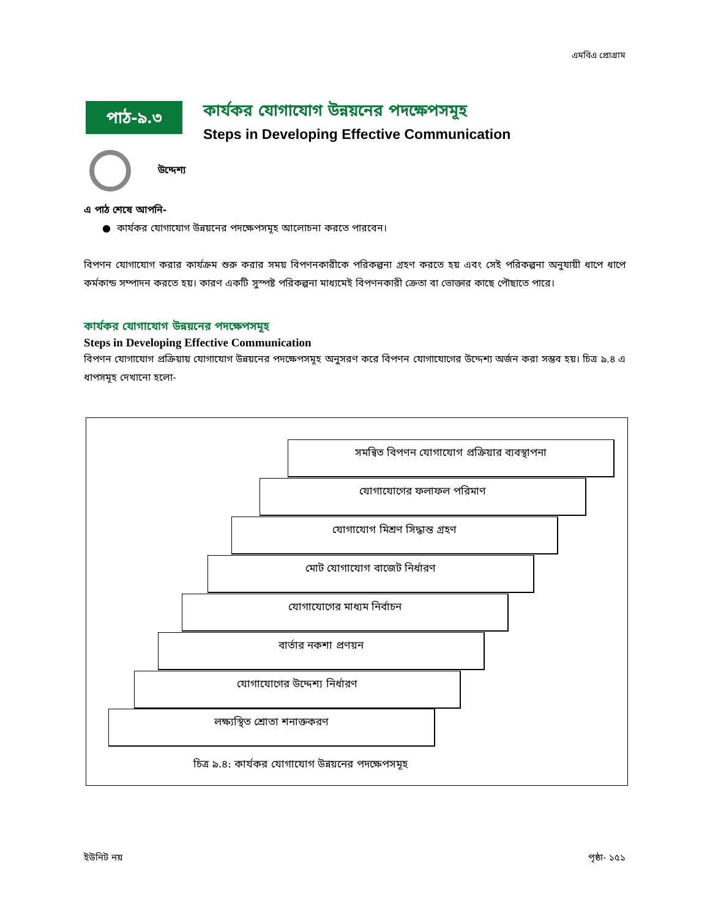এমবিএ প্রোগ্রাম
পাঠ-৯.৩
কার্যকর যোগাযোগ উন্নয়নের পদক্ষেপসমূহ
Steps in Developing Effective Communication
উদ্দেশ্য
এ পাঠ শেষে আপনি-
● কার্যকর যোগাযোগ উন্নয়নের পদক্ষেপসমূহ আলোচনা করতে পারবেন।
বিপণন যোগাযোগ করার কার্যক্রম শুরু করার সময় বিপণনকারীকে পরিকল্পনা গ্রহণ করতে হয় এবং সেই পরিকল্পনা অনুযায়ী ধাপে ধাপে কর্মকান্ড সম্পাদন করতে হয়। কারণ একটি সুস্পষ্ট পরিকল্পনা মাধ্যমেই বিপণনকারী ক্রেতা বা ভোক্তার কাছে পৌছাতে পারে।
কার্যকর যোগাযোগ উন্নয়নের পদক্ষেপসমূহ
Steps in Developing Effective Communication
বিপণন যোগাযোগ প্রক্রিয়ায় যোগাযোগ উন্নয়নের পদক্ষেপসমূহ অনুসরণ করে বিপণন যোগাযোগের উদ্দেশ্য অর্জন করা সম্ভব হয়। চিত্র ৯.৪ এ ধাপসমূহ দেখানো হলো-
সমন্বিত বিপণন যোগাযোগ প্রক্রিয়ার ব্যবস্থাপনা
যোগাযোগের ফলাফল পরিমাণ
যোগাযোগ মিশ্রণ সিদ্ধান্ত গ্রহণ
মোট যোগাযোগ বাজেট নির্ধারণ
যোগাযোগের মাধ্যম নির্বাচন
বার্তার নকশা প্রণয়ন
যোগাযোগের উদ্দেশ্য নির্ধারণ
লক্ষ্যস্থিত শ্রোতা শনাক্তকরণ
চিত্র ৯.৪: কার্যকর যোগাযোগ উন্নয়নের পদক্ষেপসমূহ
ইউনিট নয় পৃষ্ঠা- ১৫১